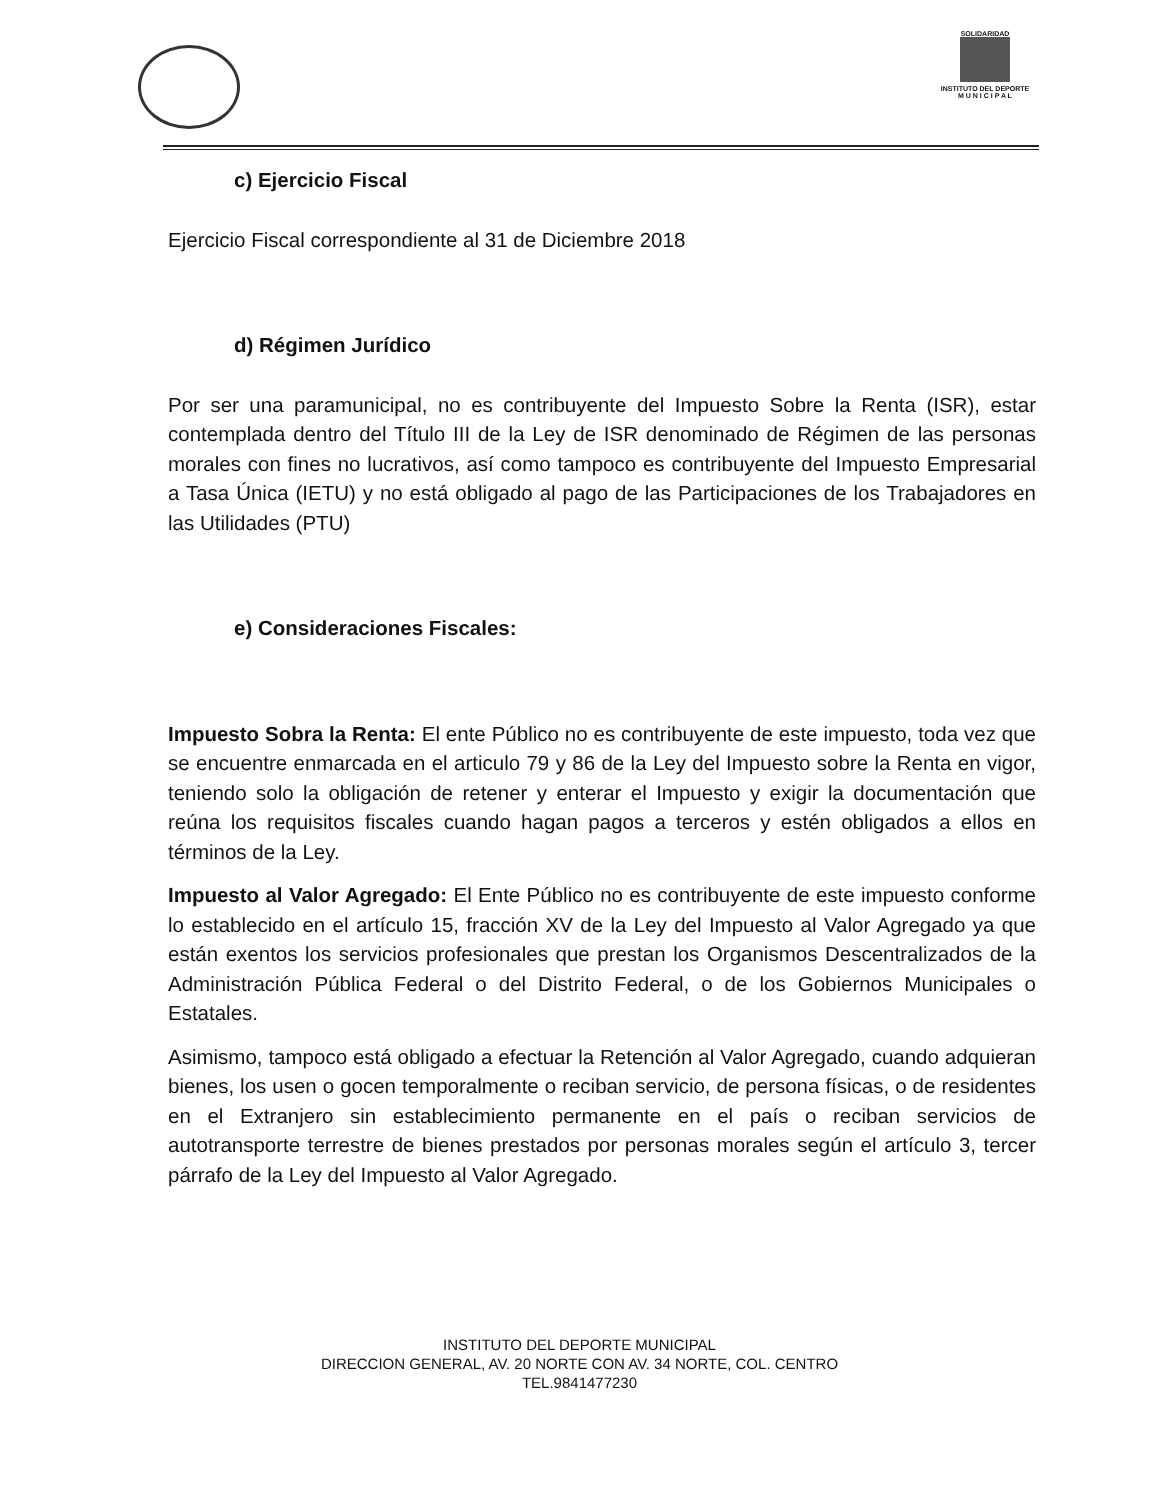SOLIDARIDAD
INSTITUTO DEL DEPORTE
M U N I C I P A L
c) Ejercicio Fiscal
Ejercicio Fiscal correspondiente al 31 de Diciembre 2018
d) Régimen Jurídico
Por ser una paramunicipal, no es contribuyente del Impuesto Sobre la Renta (ISR), estar contemplada dentro del Título III de la Ley de ISR denominado de Régimen de las personas morales con fines no lucrativos, así como tampoco es contribuyente del Impuesto Empresarial a Tasa Única (IETU) y no está obligado al pago de las Participaciones de los Trabajadores en las Utilidades (PTU)
e) Consideraciones Fiscales:
Impuesto Sobra la Renta: El ente Público no es contribuyente de este impuesto, toda vez que se encuentre enmarcada en el articulo 79 y 86 de la Ley del Impuesto sobre la Renta en vigor, teniendo solo la obligación de retener y enterar el Impuesto y exigir la documentación que reúna los requisitos fiscales cuando hagan pagos a terceros y estén obligados a ellos en términos de la Ley.
Impuesto al Valor Agregado: El Ente Público no es contribuyente de este impuesto conforme lo establecido en el artículo 15, fracción XV de la Ley del Impuesto al Valor Agregado ya que están exentos los servicios profesionales que prestan los Organismos Descentralizados de la Administración Pública Federal o del Distrito Federal, o de los Gobiernos Municipales o Estatales.
Asimismo, tampoco está obligado a efectuar la Retención al Valor Agregado, cuando adquieran bienes, los usen o gocen temporalmente o reciban servicio, de persona físicas, o de residentes en el Extranjero sin establecimiento permanente en el país o reciban servicios de autotransporte terrestre de bienes prestados por personas morales según el artículo 3, tercer párrafo de la Ley del Impuesto al Valor Agregado.
INSTITUTO DEL DEPORTE MUNICIPAL
DIRECCION GENERAL, AV. 20 NORTE CON AV. 34 NORTE, COL. CENTRO
TEL.9841477230